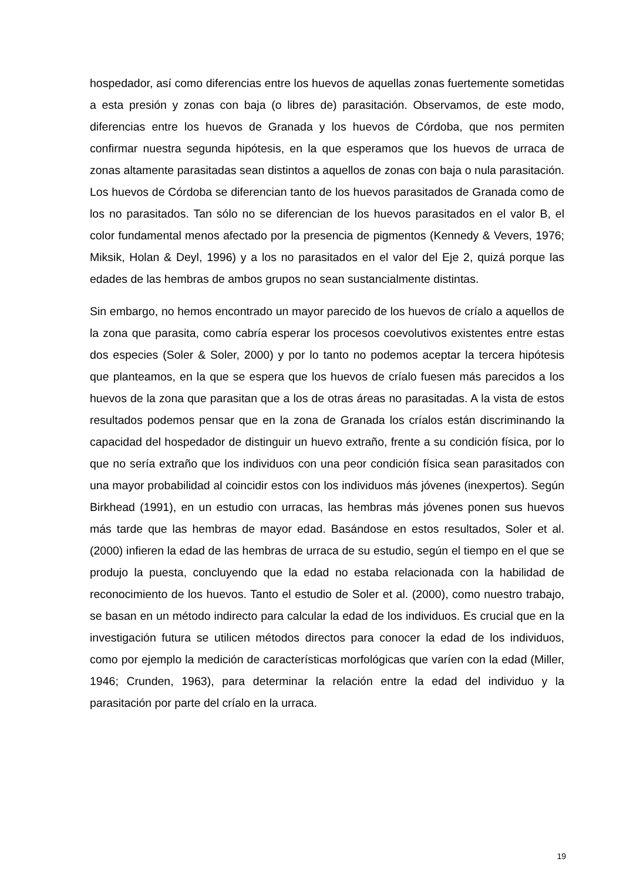hospedador, así como diferencias entre los huevos de aquellas zonas fuertemente sometidas a esta presión y zonas con baja (o libres de) parasitación. Observamos, de este modo, diferencias entre los huevos de Granada y los huevos de Córdoba, que nos permiten confirmar nuestra segunda hipótesis, en la que esperamos que los huevos de urraca de zonas altamente parasitadas sean distintos a aquellos de zonas con baja o nula parasitación. Los huevos de Córdoba se diferencian tanto de los huevos parasitados de Granada como de los no parasitados. Tan sólo no se diferencian de los huevos parasitados en el valor B, el color fundamental menos afectado por la presencia de pigmentos (Kennedy & Vevers, 1976; Miksik, Holan & Deyl, 1996) y a los no parasitados en el valor del Eje 2, quizá porque las edades de las hembras de ambos grupos no sean sustancialmente distintas.
Sin embargo, no hemos encontrado un mayor parecido de los huevos de críalo a aquellos de la zona que parasita, como cabría esperar los procesos coevolutivos existentes entre estas dos especies (Soler & Soler, 2000) y por lo tanto no podemos aceptar la tercera hipótesis que planteamos, en la que se espera que los huevos de críalo fuesen más parecidos a los huevos de la zona que parasitan que a los de otras áreas no parasitadas. A la vista de estos resultados podemos pensar que en la zona de Granada los críalos están discriminando la capacidad del hospedador de distinguir un huevo extraño, frente a su condición física, por lo que no sería extraño que los individuos con una peor condición física sean parasitados con una mayor probabilidad al coincidir estos con los individuos más jóvenes (inexpertos). Según Birkhead (1991), en un estudio con urracas, las hembras más jóvenes ponen sus huevos más tarde que las hembras de mayor edad. Basándose en estos resultados, Soler et al. (2000) infieren la edad de las hembras de urraca de su estudio, según el tiempo en el que se produjo la puesta, concluyendo que la edad no estaba relacionada con la habilidad de reconocimiento de los huevos. Tanto el estudio de Soler et al. (2000), como nuestro trabajo, se basan en un método indirecto para calcular la edad de los individuos. Es crucial que en la investigación futura se utilicen métodos directos para conocer la edad de los individuos, como por ejemplo la medición de características morfológicas que varíen con la edad (Miller, 1946; Crunden, 1963), para determinar la relación entre la edad del individuo y la parasitación por parte del críalo en la urraca.
19